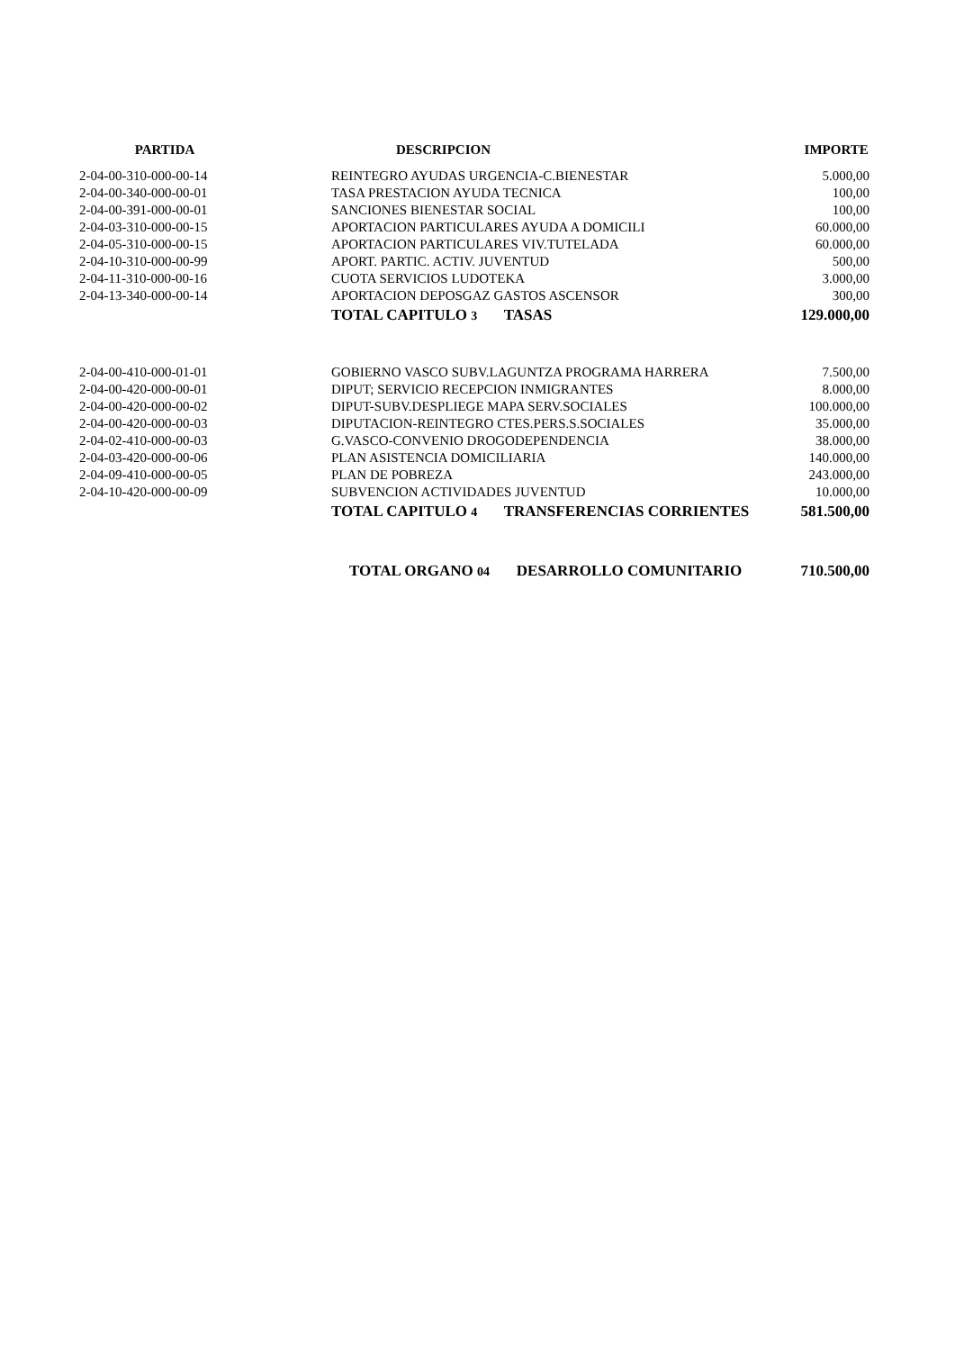| PARTIDA | DESCRIPCION | | IMPORTE |
| --- | --- | --- | --- |
| 2-04-00-310-000-00-14 | REINTEGRO AYUDAS URGENCIA-C.BIENESTAR | | 5.000,00 |
| 2-04-00-340-000-00-01 | TASA PRESTACION AYUDA TECNICA | | 100,00 |
| 2-04-00-391-000-00-01 | SANCIONES BIENESTAR SOCIAL | | 100,00 |
| 2-04-03-310-000-00-15 | APORTACION PARTICULARES AYUDA A DOMICILI | | 60.000,00 |
| 2-04-05-310-000-00-15 | APORTACION PARTICULARES VIV.TUTELADA | | 60.000,00 |
| 2-04-10-310-000-00-99 | APORT. PARTIC. ACTIV. JUVENTUD | | 500,00 |
| 2-04-11-310-000-00-16 | CUOTA SERVICIOS LUDOTEKA | | 3.000,00 |
| 2-04-13-340-000-00-14 | APORTACION DEPOSGAZ GASTOS ASCENSOR | | 300,00 |
| | TOTAL CAPITULO 3 TASAS | | 129.000,00 |
| 2-04-00-410-000-01-01 | GOBIERNO VASCO SUBV.LAGUNTZA PROGRAMA HARRERA | | 7.500,00 |
| 2-04-00-420-000-00-01 | DIPUT; SERVICIO RECEPCION INMIGRANTES | | 8.000,00 |
| 2-04-00-420-000-00-02 | DIPUT-SUBV.DESPLIEGE MAPA SERV.SOCIALES | | 100.000,00 |
| 2-04-00-420-000-00-03 | DIPUTACION-REINTEGRO CTES.PERS.S.SOCIALES | | 35.000,00 |
| 2-04-02-410-000-00-03 | G.VASCO-CONVENIO DROGODEPENDENCIA | | 38.000,00 |
| 2-04-03-420-000-00-06 | PLAN ASISTENCIA DOMICILIARIA | | 140.000,00 |
| 2-04-09-410-000-00-05 | PLAN DE POBREZA | | 243.000,00 |
| 2-04-10-420-000-00-09 | SUBVENCION ACTIVIDADES JUVENTUD | | 10.000,00 |
| | TOTAL CAPITULO 4 TRANSFERENCIAS CORRIENTES | | 581.500,00 |
| | TOTAL ORGANO 04 DESARROLLO COMUNITARIO | | 710.500,00 |